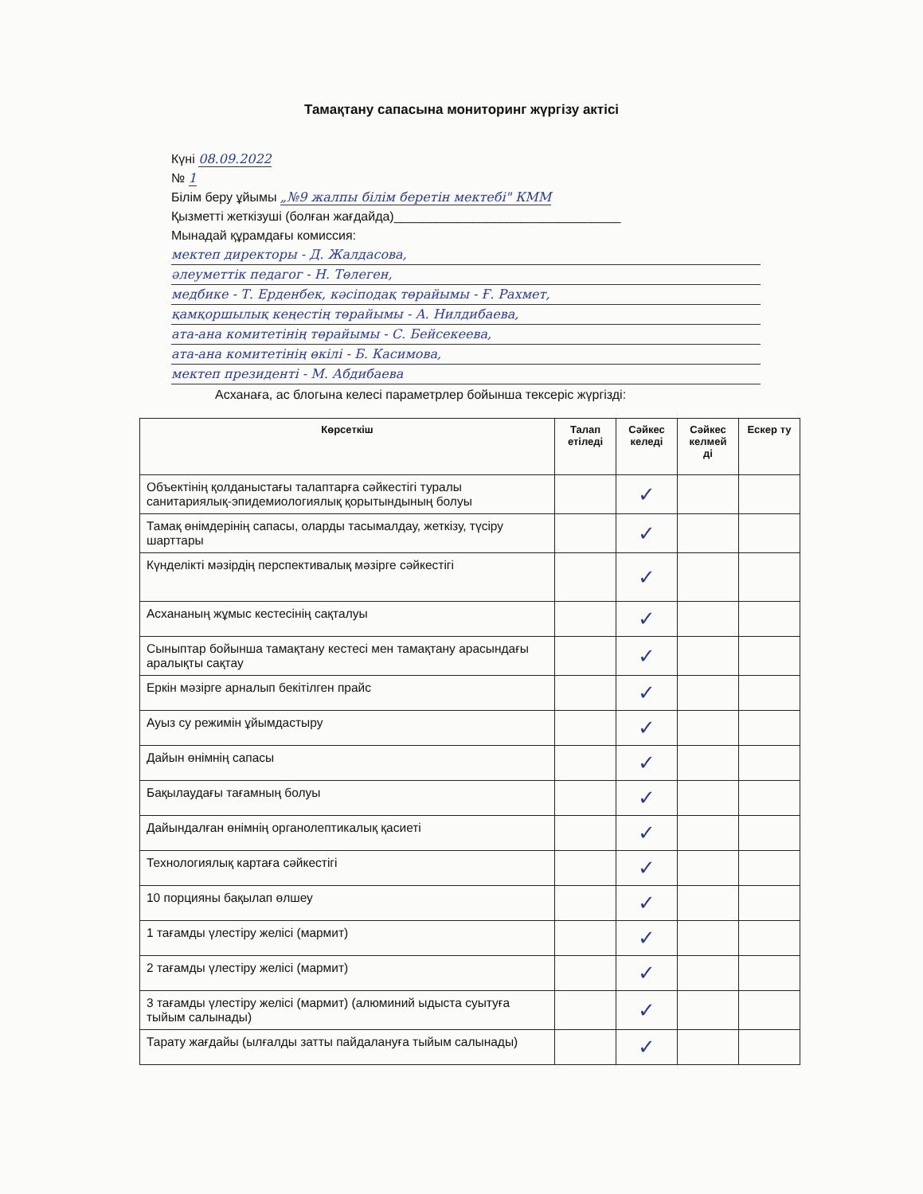Тамақтану сапасына мониторинг жүргізу актісі
Күні 08.09.2022
№ 1
Білім беру ұйымы „№9 жалпы білім беретін мектебі" КММ
Қызметті жеткізуші (болған жағдайда)________________________________
Мынадай құрамдағы комиссия:
мектеп директоры - Д. Жалдасова,
әлеуметтік педагог - Н. Төлеген,
медбике - Т. Ерденбек, кәсіподақ төрайымы - Ғ. Рахмет,
қамқоршылық кеңестің төрайымы - А. Нилдибаева,
ата-ана комитетінің төрайымы - С. Бейсекеева,
ата-ана комитетінің өкілі - Б. Касимова,
мектеп президенті - М. Абдибаева
Асханаға, ас блогына келесі параметрлер бойынша тексеріс жүргізді:
| Көрсеткіш | Талап етіледі | Сәйкес келеді | Сәйкес келмей ді | Ескер ту |
| --- | --- | --- | --- | --- |
| Объектінің қолданыстағы талаптарға сәйкестігі туралы санитариялық-эпидемиологиялық қорытындының болуы | | ✓ | | |
| Тамақ өнімдерінің сапасы, оларды тасымалдау, жеткізу, түсіру шарттары | | ✓ | | |
| Күнделікті мәзірдің перспективалық мәзірге сәйкестігі | | ✓ | | |
| Асхананың жұмыс кестесінің сақталуы | | ✓ | | |
| Сыныптар бойынша тамақтану кестесі мен тамақтану арасындағы аралықты сақтау | | ✓ | | |
| Еркін мәзірге арналып бекітілген прайс | | ✓ | | |
| Ауыз су режимін ұйымдастыру | | ✓ | | |
| Дайын өнімнің сапасы | | ✓ | | |
| Бақылаудағы тағамның болуы | | ✓ | | |
| Дайындалған өнімнің органолептикалық қасиеті | | ✓ | | |
| Технологиялық картаға сәйкестігі | | ✓ | | |
| 10 порцияны бақылап өлшеу | | ✓ | | |
| 1 тағамды үлестіру желісі (мармит) | | ✓ | | |
| 2 тағамды үлестіру желісі (мармит) | | ✓ | | |
| 3 тағамды үлестіру желісі (мармит) (алюминий ыдыста суытуға тыйым салынады) | | ✓ | | |
| Тарату жағдайы (ылғалды затты пайдалануға тыйым салынады) | | ✓ | | |